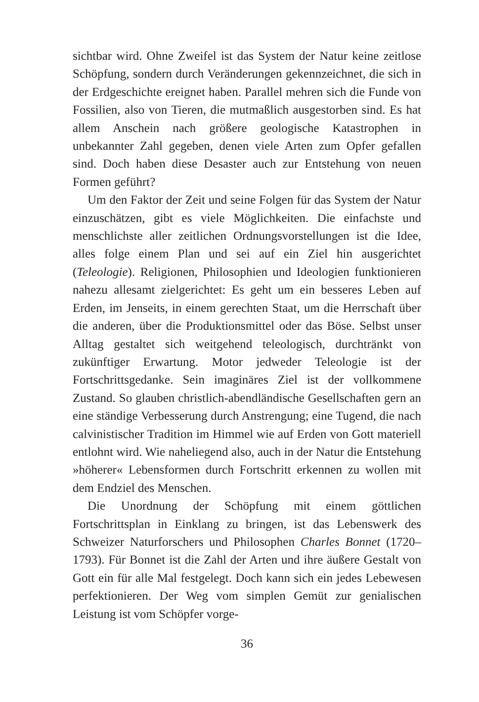sichtbar wird. Ohne Zweifel ist das System der Natur keine zeitlose Schöpfung, sondern durch Veränderungen gekennzeichnet, die sich in der Erdgeschichte ereignet haben. Parallel mehren sich die Funde von Fossilien, also von Tieren, die mutmaßlich ausgestorben sind. Es hat allem Anschein nach größere geologische Katastrophen in unbekannter Zahl gegeben, denen viele Arten zum Opfer gefallen sind. Doch haben diese Desaster auch zur Entstehung von neuen Formen geführt?
Um den Faktor der Zeit und seine Folgen für das System der Natur einzuschätzen, gibt es viele Möglichkeiten. Die einfachste und menschlichste aller zeitlichen Ordnungsvorstellungen ist die Idee, alles folge einem Plan und sei auf ein Ziel hin ausgerichtet (Teleologie). Religionen, Philosophien und Ideologien funktionieren nahezu allesamt zielgerichtet: Es geht um ein besseres Leben auf Erden, im Jenseits, in einem gerechten Staat, um die Herrschaft über die anderen, über die Produktionsmittel oder das Böse. Selbst unser Alltag gestaltet sich weitgehend teleologisch, durchtränkt von zukünftiger Erwartung. Motor jedweder Teleologie ist der Fortschrittsgedanke. Sein imaginäres Ziel ist der vollkommene Zustand. So glauben christlich-abendländische Gesellschaften gern an eine ständige Verbesserung durch Anstrengung; eine Tugend, die nach calvinistischer Tradition im Himmel wie auf Erden von Gott materiell entlohnt wird. Wie naheliegend also, auch in der Natur die Entstehung »höherer« Lebensformen durch Fortschritt erkennen zu wollen mit dem Endziel des Menschen.
Die Unordnung der Schöpfung mit einem göttlichen Fortschrittsplan in Einklang zu bringen, ist das Lebenswerk des Schweizer Naturforschers und Philosophen Charles Bonnet (1720–1793). Für Bonnet ist die Zahl der Arten und ihre äußere Gestalt von Gott ein für alle Mal festgelegt. Doch kann sich ein jedes Lebewesen perfektionieren. Der Weg vom simplen Gemüt zur genialischen Leistung ist vom Schöpfer vorge-
36